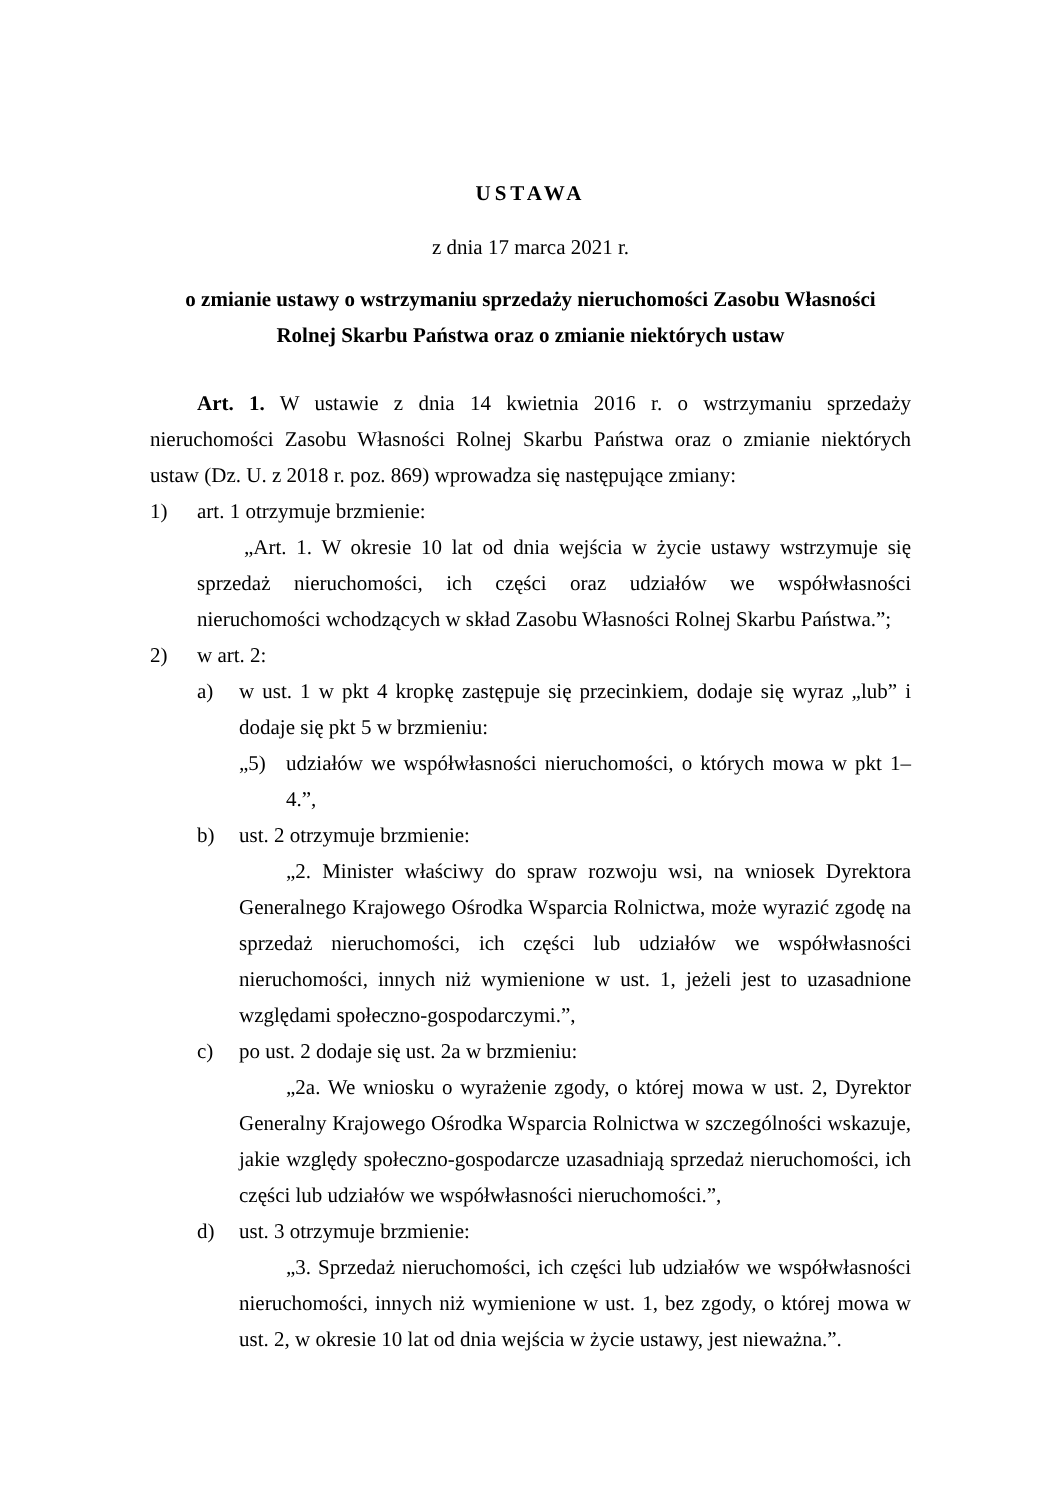USTAWA
z dnia 17 marca 2021 r.
o zmianie ustawy o wstrzymaniu sprzedaży nieruchomości Zasobu Własności
Rolnej Skarbu Państwa oraz o zmianie niektórych ustaw
Art. 1. W ustawie z dnia 14 kwietnia 2016 r. o wstrzymaniu sprzedaży nieruchomości Zasobu Własności Rolnej Skarbu Państwa oraz o zmianie niektórych ustaw (Dz. U. z 2018 r. poz. 869) wprowadza się następujące zmiany:
1) art. 1 otrzymuje brzmienie:
„Art. 1. W okresie 10 lat od dnia wejścia w życie ustawy wstrzymuje się sprzedaż nieruchomości, ich części oraz udziałów we współwłasności nieruchomości wchodzących w skład Zasobu Własności Rolnej Skarbu Państwa.”;
2) w art. 2:
a) w ust. 1 w pkt 4 kropkę zastępuje się przecinkiem, dodaje się wyraz „lub” i dodaje się pkt 5 w brzmieniu:
„5) udziałów we współwłasności nieruchomości, o których mowa w pkt 1–4.”,
b) ust. 2 otrzymuje brzmienie:
„2. Minister właściwy do spraw rozwoju wsi, na wniosek Dyrektora Generalnego Krajowego Ośrodka Wsparcia Rolnictwa, może wyrazić zgodę na sprzedaż nieruchomości, ich części lub udziałów we współwłasności nieruchomości, innych niż wymienione w ust. 1, jeżeli jest to uzasadnione względami społeczno-gospodarczymi.”,
c) po ust. 2 dodaje się ust. 2a w brzmieniu:
„2a. We wniosku o wyrażenie zgody, o której mowa w ust. 2, Dyrektor Generalny Krajowego Ośrodka Wsparcia Rolnictwa w szczególności wskazuje, jakie względy społeczno-gospodarcze uzasadniają sprzedaż nieruchomości, ich części lub udziałów we współwłasności nieruchomości.”,
d) ust. 3 otrzymuje brzmienie:
„3. Sprzedaż nieruchomości, ich części lub udziałów we współwłasności nieruchomości, innych niż wymienione w ust. 1, bez zgody, o której mowa w ust. 2, w okresie 10 lat od dnia wejścia w życie ustawy, jest nieważna.”.